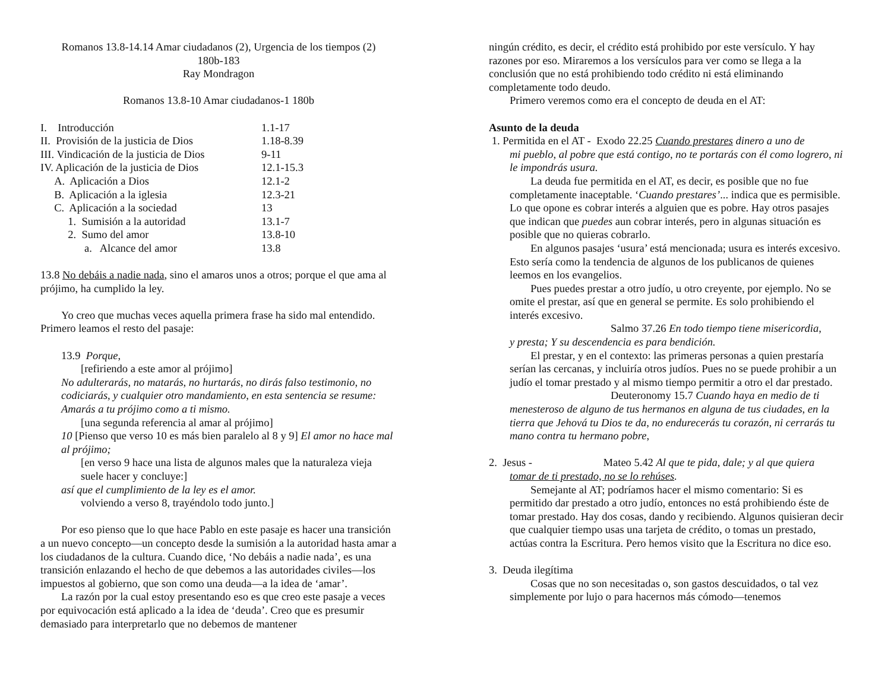Romanos 13.8-14.14 Amar ciudadanos (2), Urgencia de los tiempos (2)
180b-183
Ray Mondragon
Romanos 13.8-10 Amar ciudadanos-1 180b
I. Introducción 1.1-17
II. Provisión de la justicia de Dios 1.18-8.39
III. Vindicación de la justicia de Dios 9-11
IV. Aplicación de la justicia de Dios 12.1-15.3
A. Aplicación a Dios 12.1-2
B. Aplicación a la iglesia 12.3-21
C. Aplicación a la sociedad 13
1. Sumisión a la autoridad 13.1-7
2. Sumo del amor 13.8-10
a. Alcance del amor 13.8
13.8 No debáis a nadie nada, sino el amaros unos a otros; porque el que ama al prójimo, ha cumplido la ley.
Yo creo que muchas veces aquella primera frase ha sido mal entendido. Primero leamos el resto del pasaje:
13.9 Porque,
[refiriendo a este amor al prójimo]
No adulterarás, no matarás, no hurtarás, no dirás falso testimonio, no codiciarás, y cualquier otro mandamiento, en esta sentencia se resume: Amarás a tu prójimo como a ti mismo.
[una segunda referencia al amar al prójimo]
10 [Pienso que verso 10 es más bien paralelo al 8 y 9] El amor no hace mal al prójimo;
[en verso 9 hace una lista de algunos males que la naturaleza vieja suele hacer y concluye:]
así que el cumplimiento de la ley es el amor.
volviendo a verso 8, trayéndolo todo junto.]
Por eso pienso que lo que hace Pablo en este pasaje es hacer una transición a un nuevo concepto—un concepto desde la sumisión a la autoridad hasta amar a los ciudadanos de la cultura. Cuando dice, ‘No debáis a nadie nada’, es una transición enlazando el hecho de que debemos a las autoridades civiles—los impuestos al gobierno, que son como una deuda—a la idea de ‘amar’.
La razón por la cual estoy presentando eso es que creo este pasaje a veces por equivocación está aplicado a la idea de ‘deuda’. Creo que es presumir demasiado para interpretarlo que no debemos de mantener
ningún crédito, es decir, el crédito está prohibido por este versículo. Y hay razones por eso. Miraremos a los versículos para ver como se llega a la conclusión que no está prohibiendo todo crédito ni está eliminando completamente todo deudo.
Primero veremos como era el concepto de deuda en el AT:
Asunto de la deuda
1. Permitida en el AT - Exodo 22.25 Cuando prestares dinero a uno de
mi pueblo, al pobre que está contigo, no te portarás con él como logrero, ni le impondrás usura.
La deuda fue permitida en el AT, es decir, es posible que no fue completamente inaceptable. ‘Cuando prestares’... indica que es permisible. Lo que opone es cobrar interés a alguien que es pobre. Hay otros pasajes que indican que puedes aun cobrar interés, pero in algunas situación es posible que no quieras cobrarlo.
En algunos pasajes ‘usura’ está mencionada; usura es interés excesivo. Esto sería como la tendencia de algunos de los publicanos de quienes leemos en los evangelios.
Pues puedes prestar a otro judío, u otro creyente, por ejemplo. No se omite el prestar, así que en general se permite. Es solo prohibiendo el interés excesivo.
Salmo 37.26 En todo tiempo tiene misericordia,
y presta; Y su descendencia es para bendición.
El prestar, y en el contexto: las primeras personas a quien prestaría serían las cercanas, y incluiría otros judíos. Pues no se puede prohibir a un judío el tomar prestado y al mismo tiempo permitir a otro el dar prestado.
Deuteronomy 15.7 Cuando haya en medio de ti
menesteroso de alguno de tus hermanos en alguna de tus ciudades, en la tierra que Jehová tu Dios te da, no endurecerás tu corazón, ni cerrarás tu mano contra tu hermano pobre,
2. Jesus - Mateo 5.42 Al que te pida, dale; y al que quiera
tomar de ti prestado, no se lo rehúses.
Semejante al AT; podríamos hacer el mismo comentario: Si es permitido dar prestado a otro judío, entonces no está prohibiendo éste de tomar prestado. Hay dos cosas, dando y recibiendo. Algunos quisieran decir que cualquier tiempo usas una tarjeta de crédito, o tomas un prestado, actúas contra la Escritura. Pero hemos visito que la Escritura no dice eso.
3. Deuda ilegítima
Cosas que no son necesitadas o, son gastos descuidados, o tal vez simplemente por lujo o para hacernos más cómodo—tenemos